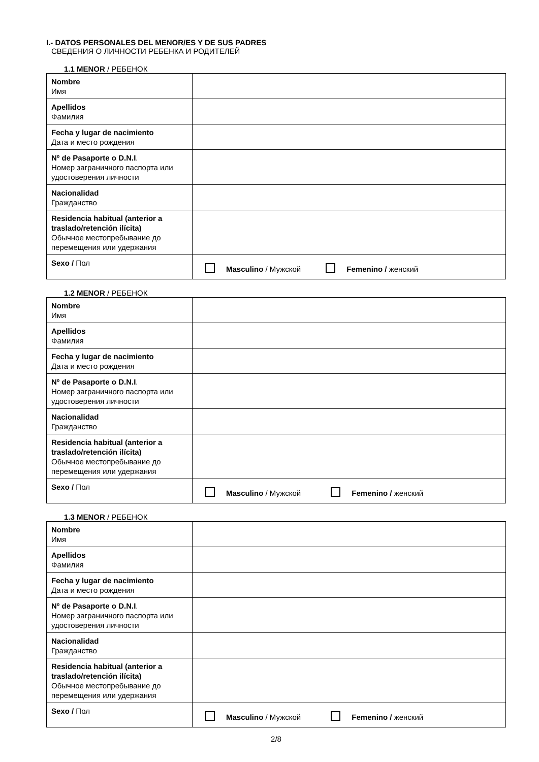I.- DATOS PERSONALES DEL MENOR/ES Y DE SUS PADRES
СВЕДЕНИЯ О ЛИЧНОСТИ РЕБЕНКА И РОДИТЕЛЕЙ
1.1 MENOR / РЕБЕНОК
| Nombre Имя | |
| Apellidos Фамилия | |
| Fecha y lugar de nacimiento Дата и место рождения | |
| Nº de Pasaporte o D.N.I . Номер заграничного паспорта или удостоверения личности | |
| Nacionalidad Гражданство | |
| Residencia habitual (anterior a traslado/retención ilícita) Обычное местопребывание до перемещения или удержания | |
| Sexo / Пол | Masculino / Мужской Femenino / женский |
1.2 MENOR / РЕБЕНОК
| Nombre Имя | |
| Apellidos Фамилия | |
| Fecha y lugar de nacimiento Дата и место рождения | |
| Nº de Pasaporte o D.N.I . Номер заграничного паспорта или удостоверения личности | |
| Nacionalidad Гражданство | |
| Residencia habitual (anterior a traslado/retención ilícita) Обычное местопребывание до перемещения или удержания | |
| Sexo / Пол | Masculino / Мужской Femenino / женский |
1.3 MENOR / РЕБЕНОК
| Nombre Имя | |
| Apellidos Фамилия | |
| Fecha y lugar de nacimiento Дата и место рождения | |
| Nº de Pasaporte o D.N.I . Номер заграничного паспорта или удостоверения личности | |
| Nacionalidad Гражданство | |
| Residencia habitual (anterior a traslado/retención ilícita) Обычное местопребывание до перемещения или удержания | |
| Sexo / Пол | Masculino / Мужской Femenino / женский |
2/8